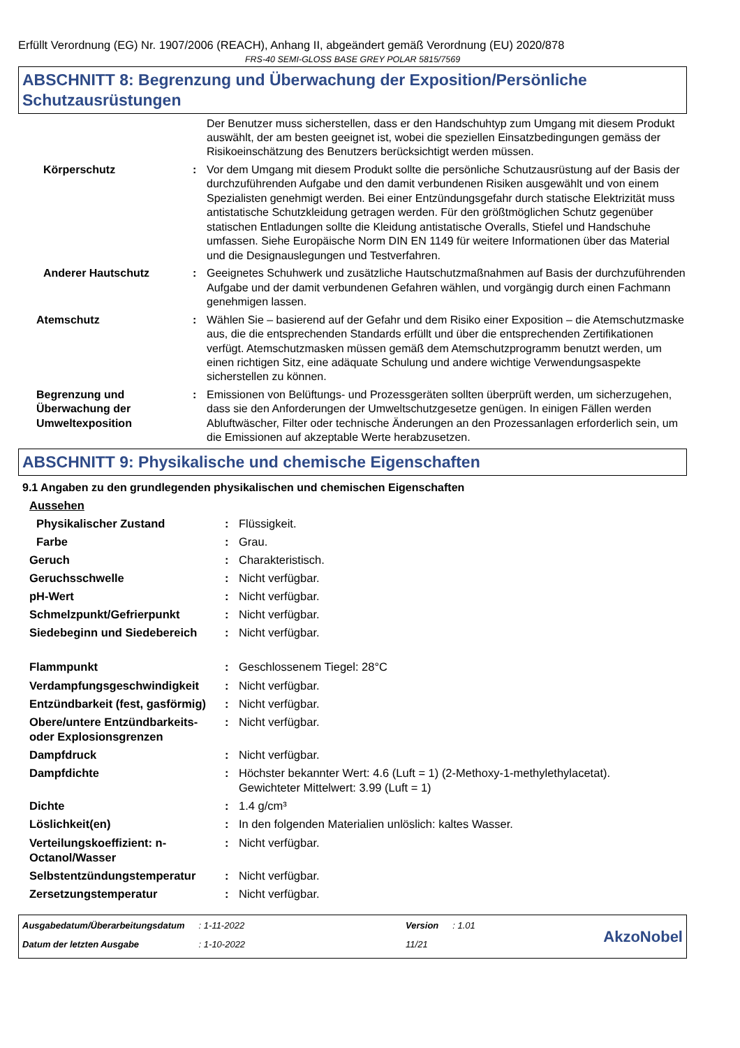Erfüllt Verordnung (EG) Nr. 1907/2006 (REACH), Anhang II, abgeändert gemäß Verordnung (EU) 2020/878
FRS-40 SEMI-GLOSS BASE GREY POLAR 5815/7569
ABSCHNITT 8: Begrenzung und Überwachung der Exposition/Persönliche Schutzausrüstungen
| | | Der Benutzer muss sicherstellen, dass er den Handschuhtyp zum Umgang mit diesem Produkt auswählt, der am besten geeignet ist, wobei die speziellen Einsatzbedingungen gemäss der Risikoeinschätzung des Benutzers berücksichtigt werden müssen. |
| Körperschutz | : | Vor dem Umgang mit diesem Produkt sollte die persönliche Schutzausrüstung auf der Basis der durchzuführenden Aufgabe und den damit verbundenen Risiken ausgewählt und von einem Spezialisten genehmigt werden. Bei einer Entzündungsgefahr durch statische Elektrizität muss antistatische Schutzkleidung getragen werden. Für den größtmöglichen Schutz gegenüber statischen Entladungen sollte die Kleidung antistatische Overalls, Stiefel und Handschuhe umfassen. Siehe Europäische Norm DIN EN 1149 für weitere Informationen über das Material und die Designauslegungen und Testverfahren. |
| Anderer Hautschutz | : | Geeignetes Schuhwerk und zusätzliche Hautschutzmaßnahmen auf Basis der durchzuführenden Aufgabe und der damit verbundenen Gefahren wählen, und vorgängig durch einen Fachmann genehmigen lassen. |
| Atemschutz | : | Wählen Sie – basierend auf der Gefahr und dem Risiko einer Exposition – die Atemschutzmaske aus, die die entsprechenden Standards erfüllt und über die entsprechenden Zertifikationen verfügt. Atemschutzmasken müssen gemäß dem Atemschutzprogramm benutzt werden, um einen richtigen Sitz, eine adäquate Schulung und andere wichtige Verwendungsaspekte sicherstellen zu können. |
| Begrenzung und Überwachung der Umweltexposition | : | Emissionen von Belüftungs- und Prozessgeräten sollten überprüft werden, um sicherzugehen, dass sie den Anforderungen der Umweltschutzgesetze genügen. In einigen Fällen werden Abluftwäscher, Filter oder technische Änderungen an den Prozessanlagen erforderlich sein, um die Emissionen auf akzeptable Werte herabzusetzen. |
ABSCHNITT 9: Physikalische und chemische Eigenschaften
9.1 Angaben zu den grundlegenden physikalischen und chemischen Eigenschaften
| Aussehen | | |
| Physikalischer Zustand | : | Flüssigkeit. |
| Farbe | : | Grau. |
| Geruch | : | Charakteristisch. |
| Geruchsschwelle | : | Nicht verfügbar. |
| pH-Wert | : | Nicht verfügbar. |
| Schmelzpunkt/Gefrierpunkt | : | Nicht verfügbar. |
| Siedebeginn und Siedebereich | : | Nicht verfügbar. |
| Flammpunkt | : | Geschlossenem Tiegel: 28°C |
| Verdampfungsgeschwindigkeit | : | Nicht verfügbar. |
| Entzündbarkeit (fest, gasförmig) | : | Nicht verfügbar. |
| Obere/untere Entzündbarkeits- oder Explosionsgrenzen | : | Nicht verfügbar. |
| Dampfdruck | : | Nicht verfügbar. |
| Dampfdichte | : | Höchster bekannter Wert: 4.6 (Luft = 1) (2-Methoxy-1-methylethylacetat). Gewichteter Mittelwert: 3.99 (Luft = 1) |
| Dichte | : | 1.4 g/cm³ |
| Löslichkeit(en) | : | In den folgenden Materialien unlöslich: kaltes Wasser. |
| Verteilungskoeffizient: n-Octanol/Wasser | : | Nicht verfügbar. |
| Selbstentzündungstemperatur | : | Nicht verfügbar. |
| Zersetzungstemperatur | : | Nicht verfügbar. |
| Ausgabedatum/Überarbeitungsdatum | : 1-11-2022 | Version | : 1.01 |
| Datum der letzten Ausgabe | : 1-10-2022 | 11/21 | |
AkzoNobel